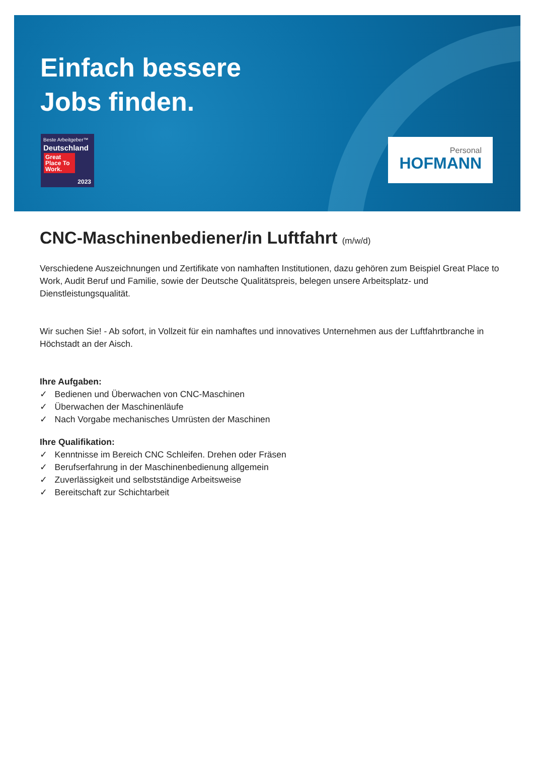Einfach bessere
Jobs finden.
Beste Arbeitgeber™
Deutschland
Great Place To Work.
2023
Personal
HOFMANN
CNC-Maschinenbediener/in Luftfahrt (m/w/d)
Verschiedene Auszeichnungen und Zertifikate von namhaften Institutionen, dazu gehören zum Beispiel Great Place to Work, Audit Beruf und Familie, sowie der Deutsche Qualitätspreis, belegen unsere Arbeitsplatz- und Dienstleistungsqualität.
Wir suchen Sie! - Ab sofort, in Vollzeit für ein namhaftes und innovatives Unternehmen aus der Luftfahrtbranche in Höchstadt an der Aisch.
Ihre Aufgaben:
✓ Bedienen und Überwachen von CNC-Maschinen
✓ Überwachen der Maschinenläufe
✓ Nach Vorgabe mechanisches Umrüsten der Maschinen
Ihre Qualifikation:
✓ Kenntnisse im Bereich CNC Schleifen. Drehen oder Fräsen
✓ Berufserfahrung in der Maschinenbedienung allgemein
✓ Zuverlässigkeit und selbstständige Arbeitsweise
✓ Bereitschaft zur Schichtarbeit